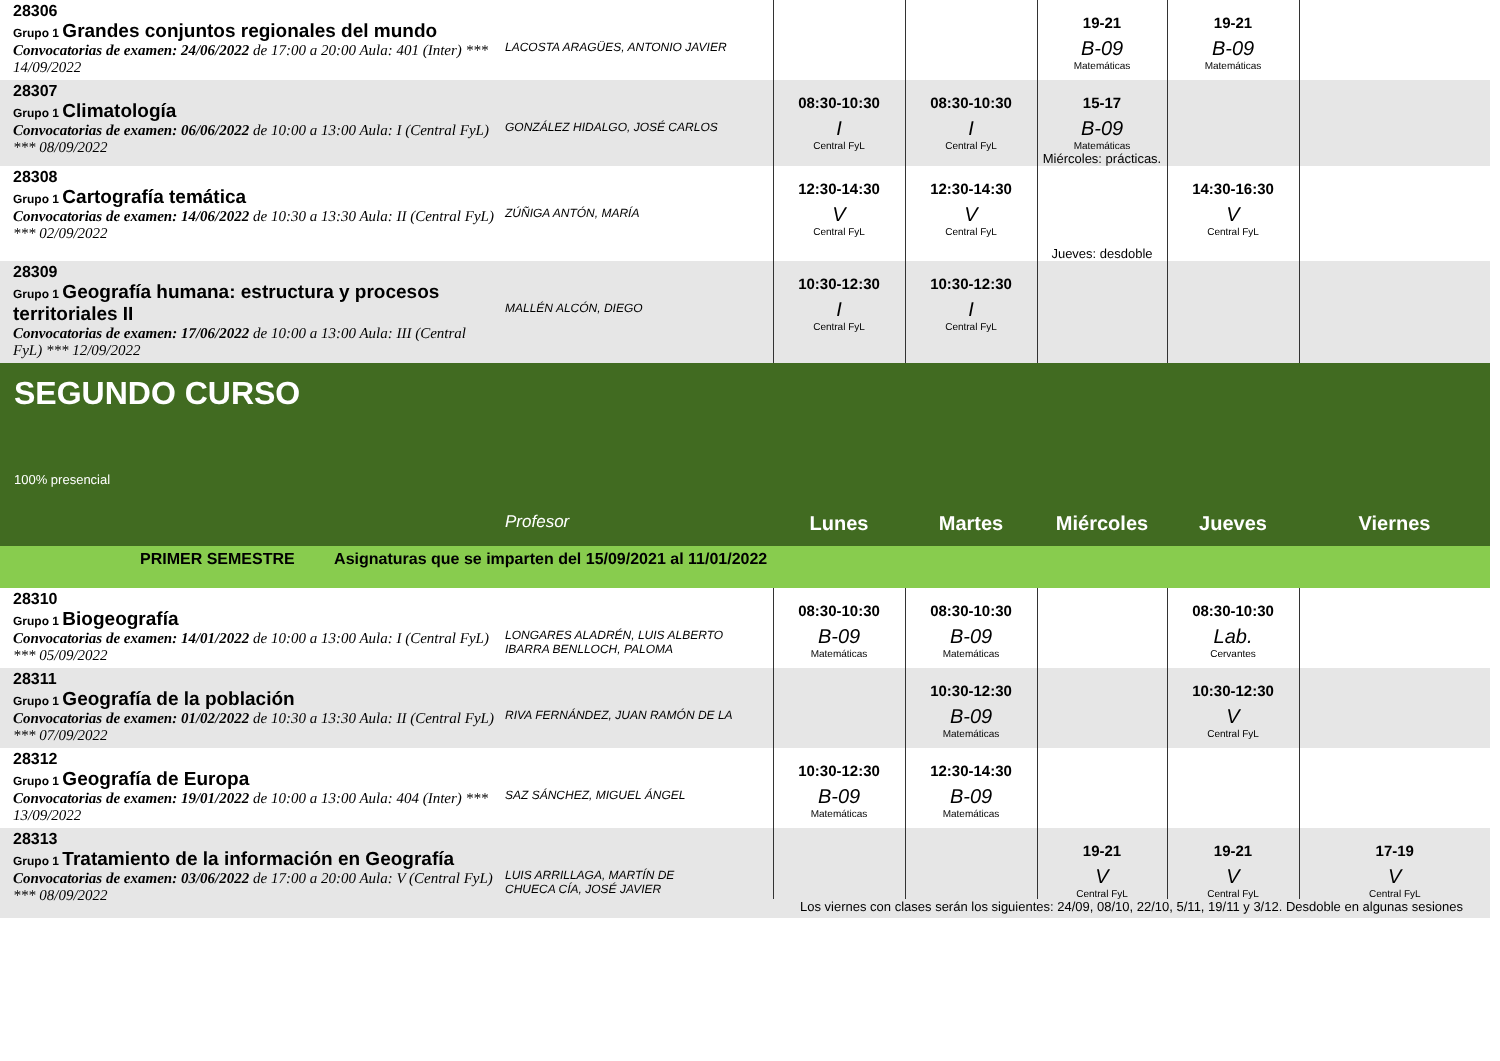| 28306 Grupo 1 Grandes conjuntos regionales del mundo Convocatorias de examen: 24/06/2022 de 17:00 a 20:00 Aula: 401 (Inter) *** 14/09/2022 | LACOSTA ARAGÜES, ANTONIO JAVIER | | | 19-21 B-09 Matemáticas | 19-21 B-09 Matemáticas | |
| 28307 Grupo 1 Climatología Convocatorias de examen: 06/06/2022 de 10:00 a 13:00 Aula: I (Central FyL) *** 08/09/2022 | GONZÁLEZ HIDALGO, JOSÉ CARLOS | 08:30-10:30 I Central FyL | 08:30-10:30 I Central FyL | 15-17 B-09 Matemáticas Miércoles: prácticas. | | |
| 28308 Grupo 1 Cartografía temática Convocatorias de examen: 14/06/2022 de 10:30 a 13:30 Aula: II (Central FyL) *** 02/09/2022 | ZÚÑIGA ANTÓN, MARÍA | 12:30-14:30 V Central FyL | 12:30-14:30 V Central FyL | Jueves: desdoble | 14:30-16:30 V Central FyL | |
| 28309 Grupo 1 Geografía humana: estructura y procesos territoriales II Convocatorias de examen: 17/06/2022 de 10:00 a 13:00 Aula: III (Central FyL) *** 12/09/2022 | MALLÉN ALCÓN, DIEGO | 10:30-12:30 I Central FyL | 10:30-12:30 I Central FyL | | | |
| SEGUNDO CURSO 100% presencial | | | | | | |
| | Profesor | Lunes | Martes | Miércoles | Jueves | Viernes |
| PRIMER SEMESTRE Asignaturas que se imparten del 15/09/2021 al 11/01/2022 | | | | | | |
| 28310 Grupo 1 Biogeografía Convocatorias de examen: 14/01/2022 de 10:00 a 13:00 Aula: I (Central FyL) *** 05/09/2022 | LONGARES ALADRÉN, LUIS ALBERTO IBARRA BENLLOCH, PALOMA | 08:30-10:30 B-09 Matemáticas | 08:30-10:30 B-09 Matemáticas | | 08:30-10:30 Lab. Cervantes | |
| 28311 Grupo 1 Geografía de la población Convocatorias de examen: 01/02/2022 de 10:30 a 13:30 Aula: II (Central FyL) *** 07/09/2022 | RIVA FERNÁNDEZ, JUAN RAMÓN DE LA | | 10:30-12:30 B-09 Matemáticas | | 10:30-12:30 V Central FyL | |
| 28312 Grupo 1 Geografía de Europa Convocatorias de examen: 19/01/2022 de 10:00 a 13:00 Aula: 404 (Inter) *** 13/09/2022 | SAZ SÁNCHEZ, MIGUEL ÁNGEL | 10:30-12:30 B-09 Matemáticas | 12:30-14:30 B-09 Matemáticas | | | |
| 28313 Grupo 1 Tratamiento de la información en Geografía Convocatorias de examen: 03/06/2022 de 17:00 a 20:00 Aula: V (Central FyL) *** 08/09/2022 | LUIS ARRILLAGA, MARTÍN DE CHUECA CÍA, JOSÉ JAVIER | | | 19-21 V Central FyL | 19-21 V Central FyL | 17-19 V Central FyL |
| | | Los viernes con clases serán los siguientes: 24/09, 08/10, 22/10, 5/11, 19/11 y 3/12. Desdoble en algunas sesiones | | | | |